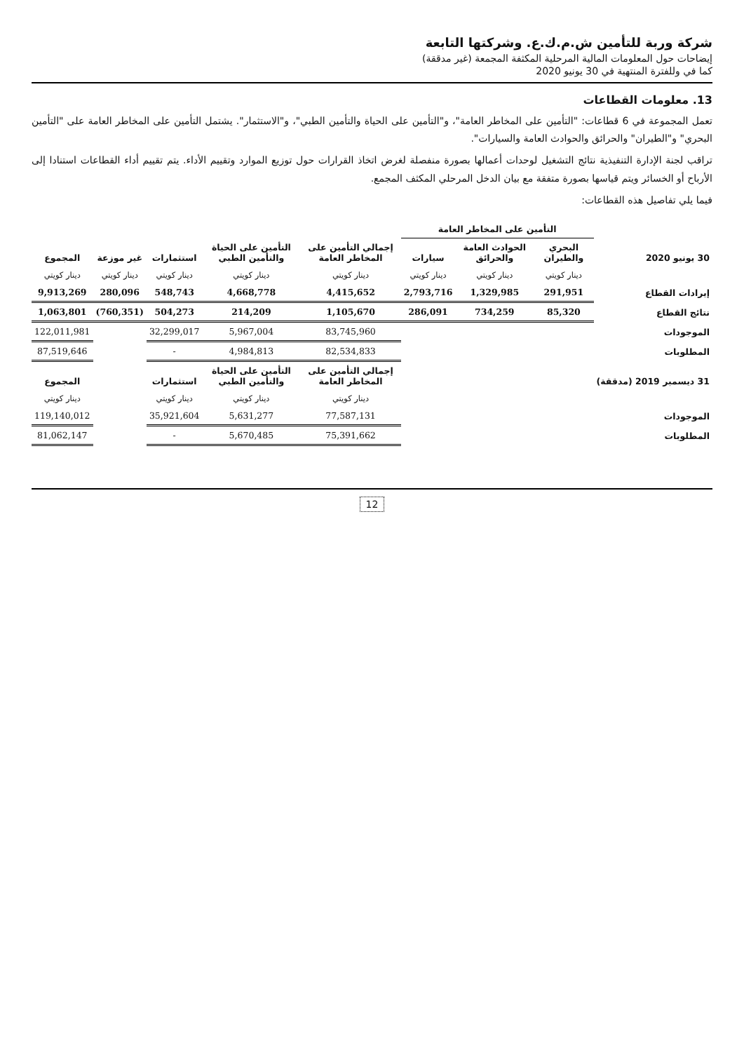شركة وربة للتأمين ش.م.ك.ع. وشركتها التابعة
إيضاحات حول المعلومات المالية المرحلية المكثفة المجمعة (غير مدققة)
كما في وللفترة المنتهية في 30 يونيو 2020
13. معلومات القطاعات
تعمل المجموعة في 6 قطاعات: "التأمين على المخاطر العامة"، و"التأمين على الحياة والتأمين الطبي"، و"الاستثمار". يشتمل التأمين على المخاطر العامة على "التأمين البحري" و"الطيران" والحرائق والحوادث العامة والسيارات".
تراقب لجنة الإدارة التنفيذية نتائج التشغيل لوحدات أعمالها بصورة منفصلة لغرض اتخاذ القرارات حول توزيع الموارد وتقييم الأداء. يتم تقييم أداء القطاعات استنادا إلى الأرباح أو الخسائر ويتم قياسها بصورة متفقة مع بيان الدخل المرحلي المكثف المجمع.
فيما يلي تفاصيل هذه القطاعات:
| | التأمين على المخاطر العامة | | | | | | | |
| --- | --- | --- | --- | --- | --- | --- | --- | --- |
| 30 يونيو 2020 | البحري والطيران | الحوادث العامة والحرائق | سيارات | إجمالي التأمين على المخاطر العامة | التأمين على الحياة والتأمين الطبي | استثمارات | غير موزعة | المجموع |
| | دينار كويتي | دينار كويتي | دينار كويتي | دينار كويتي | دينار كويتي | دينار كويتي | دينار كويتي | دينار كويتي |
| إيرادات القطاع | 291,951 | 1,329,985 | 2,793,716 | 4,415,652 | 4,668,778 | 548,743 | 280,096 | 9,913,269 |
| نتائج القطاع | 85,320 | 734,259 | 286,091 | 1,105,670 | 214,209 | 504,273 | (760,351) | 1,063,801 |
| الموجودات | | | | 83,745,960 | 5,967,004 | 32,299,017 | | 122,011,981 |
| المطلوبات | | | | 82,534,833 | 4,984,813 | - | | 87,519,646 |
| 31 ديسمبر 2019 (مدققة) | | | | إجمالي التأمين على المخاطر العامة | التأمين على الحياة والتأمين الطبي | استثمارات | | المجموع |
| | | | | دينار كويتي | دينار كويتي | دينار كويتي | | دينار كويتي |
| الموجودات | | | | 77,587,131 | 5,631,277 | 35,921,604 | | 119,140,012 |
| المطلوبات | | | | 75,391,662 | 5,670,485 | - | | 81,062,147 |
12